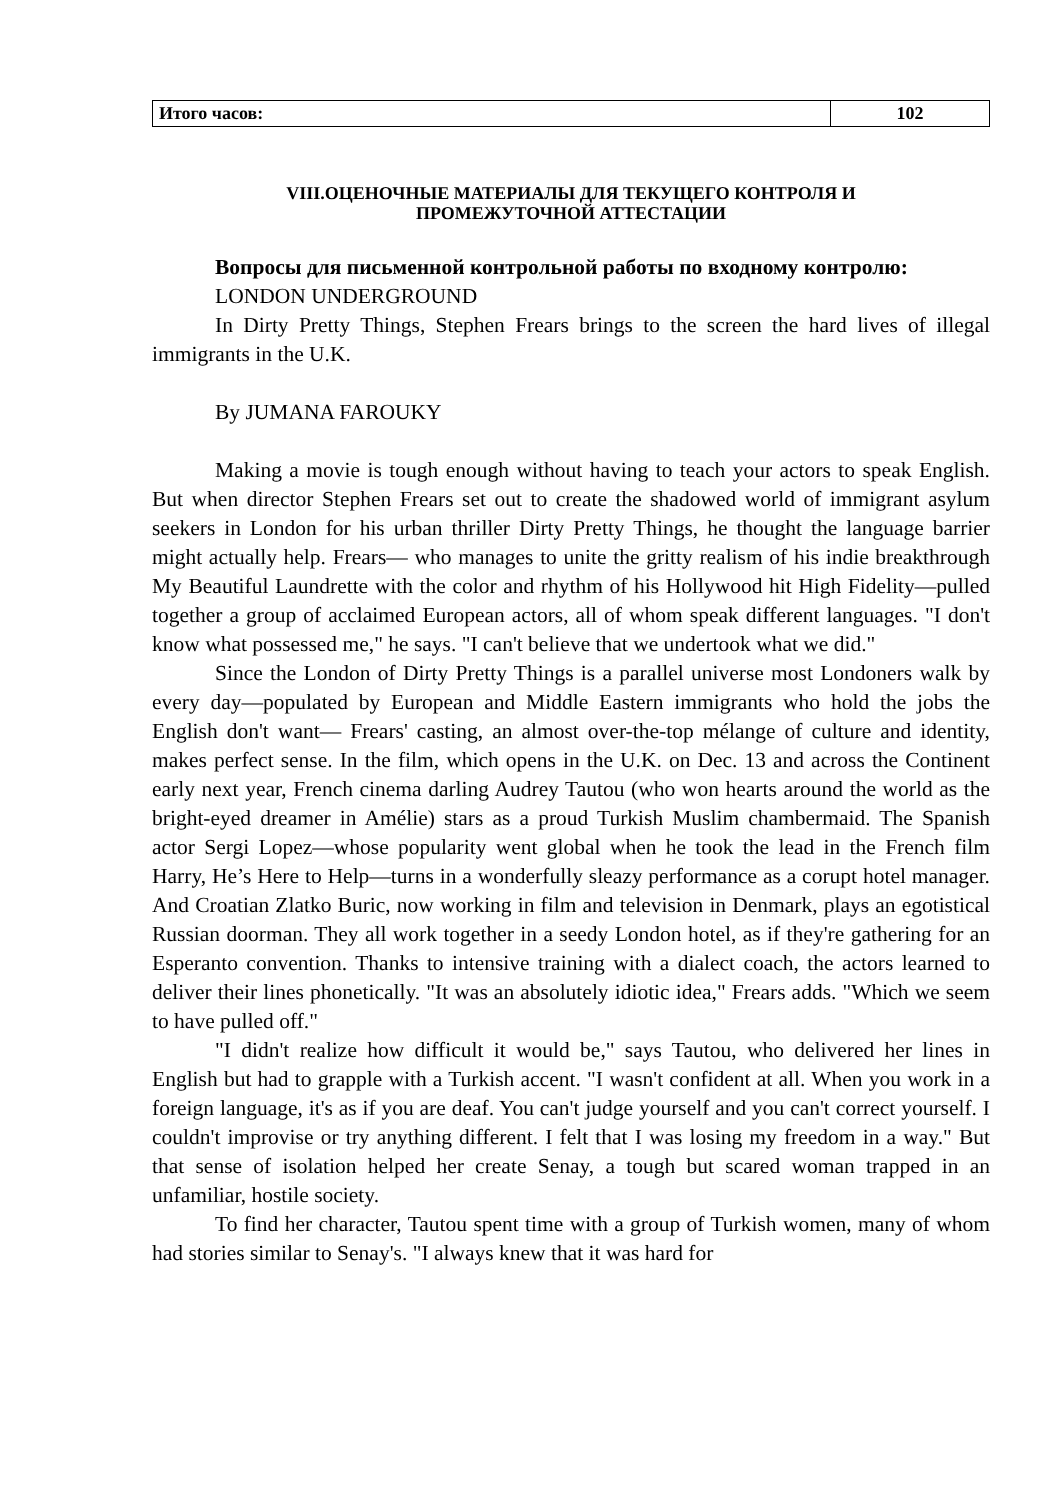| Итого часов: | 102 |
VIII.ОЦЕНОЧНЫЕ МАТЕРИАЛЫ ДЛЯ ТЕКУЩЕГО КОНТРОЛЯ И
ПРОМЕЖУТОЧНОЙ АТТЕСТАЦИИ
Вопросы для письменной контрольной работы по входному контролю:
LONDON UNDERGROUND
In Dirty Pretty Things, Stephen Frears brings to the screen the hard lives of illegal immigrants in the U.K.
By JUMANA FAROUKY
Making a movie is tough enough without having to teach your actors to speak English. But when director Stephen Frears set out to create the shadowed world of immigrant asylum seekers in London for his urban thriller Dirty Pretty Things, he thought the language barrier might actually help. Frears— who manages to unite the gritty realism of his indie breakthrough My Beautiful Laundrette with the color and rhythm of his Hollywood hit High Fidelity—pulled together a group of acclaimed European actors, all of whom speak different languages. "I don't know what possessed me," he says. "I can't believe that we undertook what we did."
Since the London of Dirty Pretty Things is a parallel universe most Londoners walk by every day—populated by European and Middle Eastern immigrants who hold the jobs the English don't want— Frears' casting, an almost over-the-top mélange of culture and identity, makes perfect sense. In the film, which opens in the U.K. on Dec. 13 and across the Continent early next year, French cinema darling Audrey Tautou (who won hearts around the world as the bright-eyed dreamer in Amélie) stars as a proud Turkish Muslim chambermaid. The Spanish actor Sergi Lopez—whose popularity went global when he took the lead in the French film Harry, He’s Here to Help—turns in a wonderfully sleazy performance as a corupt hotel manager. And Croatian Zlatko Buric, now working in film and television in Denmark, plays an egotistical Russian doorman. They all work together in a seedy London hotel, as if they're gathering for an Esperanto convention. Thanks to intensive training with a dialect coach, the actors learned to deliver their lines phonetically. "It was an absolutely idiotic idea," Frears adds. "Which we seem to have pulled off."
"I didn't realize how difficult it would be," says Tautou, who delivered her lines in English but had to grapple with a Turkish accent. "I wasn't confident at all. When you work in a foreign language, it's as if you are deaf. You can't judge yourself and you can't correct yourself. I couldn't improvise or try anything different. I felt that I was losing my freedom in a way." But that sense of isolation helped her create Senay, a tough but scared woman trapped in an unfamiliar, hostile society.
To find her character, Tautou spent time with a group of Turkish women, many of whom had stories similar to Senay's. "I always knew that it was hard for